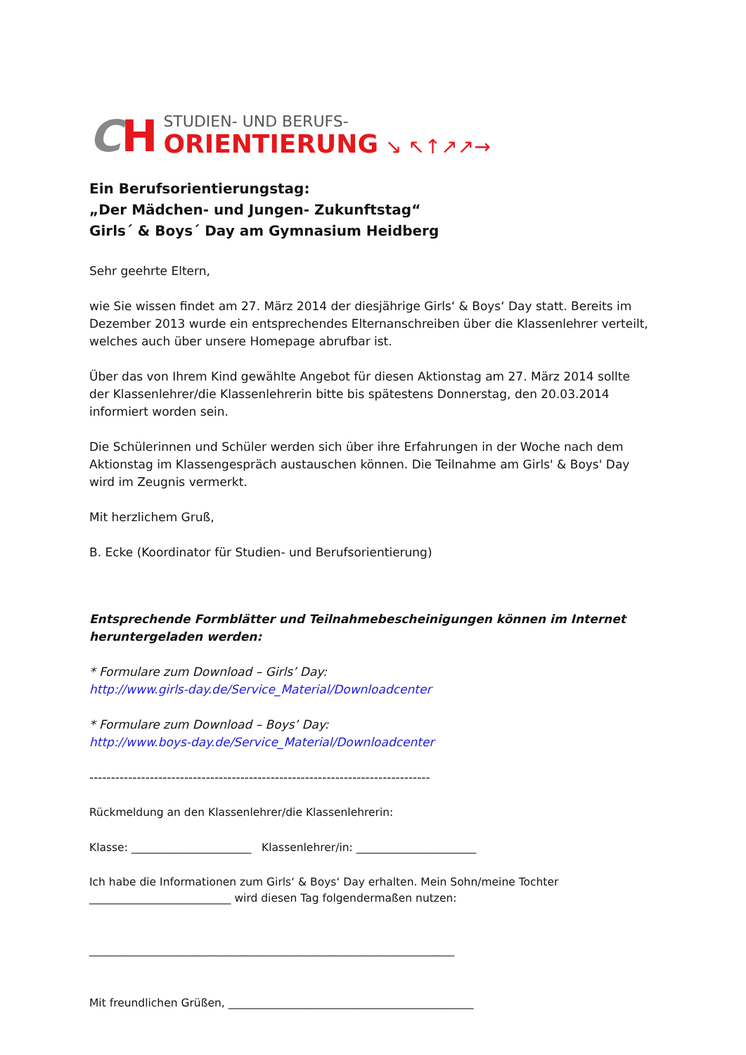CH
STUDIEN- UND BERUFS-
ORIENTIERUNG
↘ ↖↑↗↗→
Ein Berufsorientierungstag:
„Der Mädchen- und Jungen- Zukunftstag“
Girls´ & Boys´ Day am Gymnasium Heidberg
Sehr geehrte Eltern,
wie Sie wissen findet am 27. März 2014 der diesjährige Girls‘ & Boys‘ Day statt. Bereits im Dezember 2013 wurde ein entsprechendes Elternanschreiben über die Klassenlehrer verteilt, welches auch über unsere Homepage abrufbar ist.
Über das von Ihrem Kind gewählte Angebot für diesen Aktionstag am 27. März 2014 sollte der Klassenlehrer/die Klassenlehrerin bitte bis spätestens Donnerstag, den 20.03.2014 informiert worden sein.
Die Schülerinnen und Schüler werden sich über ihre Erfahrungen in der Woche nach dem Aktionstag im Klassengespräch austauschen können. Die Teilnahme am Girls' & Boys' Day wird im Zeugnis vermerkt.
Mit herzlichem Gruß,
B. Ecke (Koordinator für Studien- und Berufsorientierung)
Entsprechende Formblätter und Teilnahmebescheinigungen können im Internet heruntergeladen werden:
* Formulare zum Download – Girls’ Day:
http://www.girls-day.de/Service_Material/Downloadcenter
* Formulare zum Download – Boys’ Day:
http://www.boys-day.de/Service_Material/Downloadcenter
-------------------------------------------------------------------------------
Rückmeldung an den Klassenlehrer/die Klassenlehrerin:
Klasse: ______________________ Klassenlehrer/in: ______________________
Ich habe die Informationen zum Girls‘ & Boys‘ Day erhalten. Mein Sohn/meine Tochter __________________________ wird diesen Tag folgendermaßen nutzen:
___________________________________________________________________
Mit freundlichen Grüßen, _____________________________________________